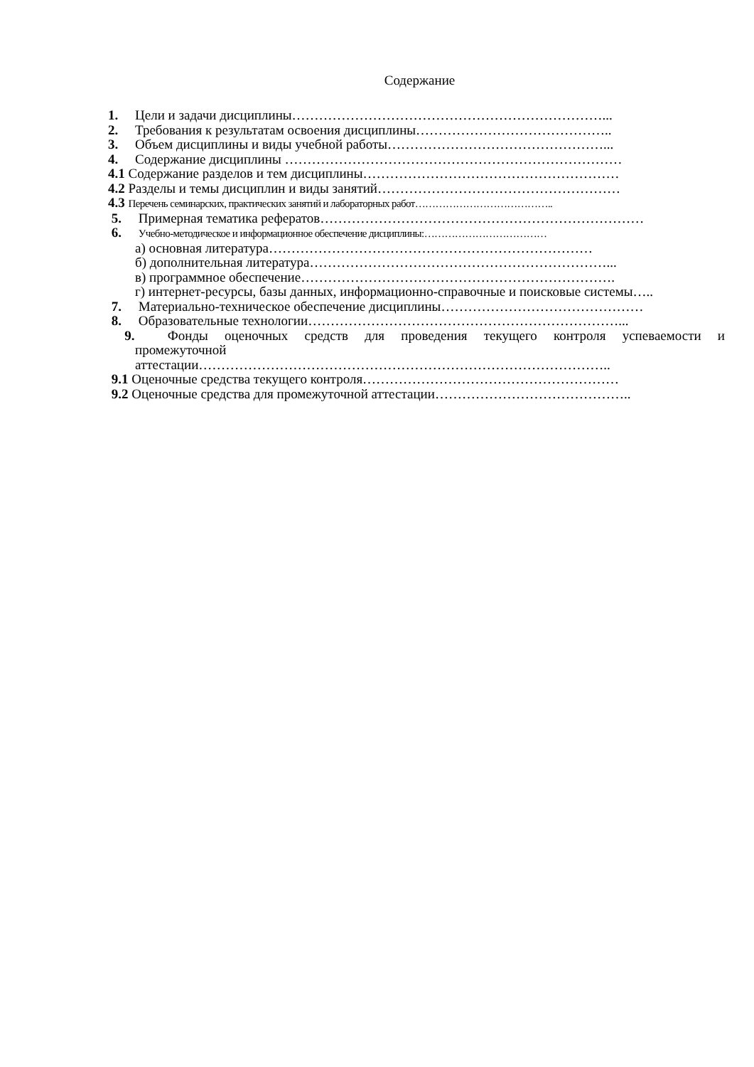Содержание
1. Цели и задачи дисциплины……………………………………………………………...
2. Требования к результатам освоения дисциплины……………………………………..
3. Объем дисциплины и виды учебной работы…………………………………………...
4. Содержание дисциплины …………………………………………………………………
4.1 Содержание разделов и тем дисциплины…………………………………………………
4.2 Разделы и темы дисциплин и виды занятий………………………………………………
4.3 Перечень семинарских, практических занятий и лабораторных работ…………………………………..
5. Примерная тематика рефератов………………………………………………………………
6. Учебно-методическое и информационное обеспечение дисциплины:………………………………
а) основная литература………………………………………………………………
б) дополнительная литература…………………………………………………………...
в) программное обеспечение…………………………………………………………….
г) интернет-ресурсы, базы данных, информационно-справочные и поисковые системы…..
7. Материально-техническое обеспечение дисциплины………………………………………
8. Образовательные технологии……………………………………………………………...
9. Фонды оценочных средств для проведения текущего контроля успеваемости и
промежуточной
аттестации………………………………………………………………………………..
9.1 Оценочные средства текущего контроля…………………………………………………
9.2 Оценочные средства для промежуточной аттестации……………………………………..